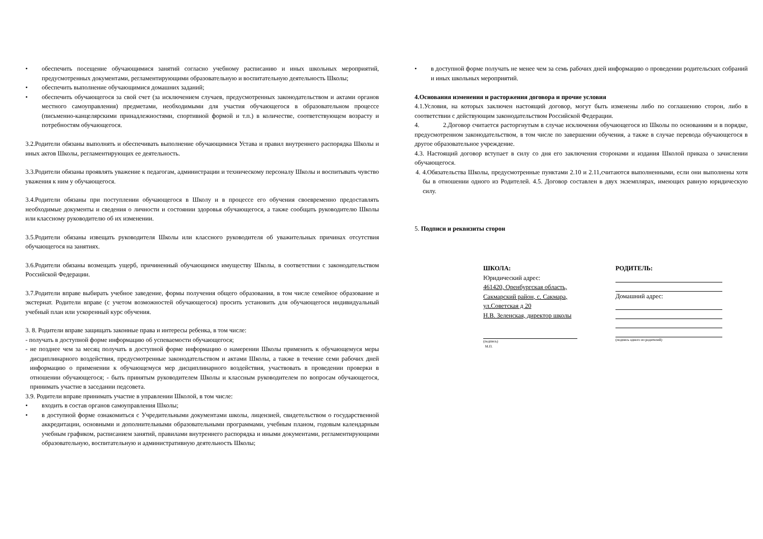• обеспечить посещение обучающимися занятий согласно учебному расписанию и иных школьных мероприятий, предусмотренных документами, регламентирующими образовательную и воспитательную деятельность Школы;
• обеспечить выполнение обучающимися домашних заданий;
• обеспечить обучающегося за свой счет (за исключением случаев, предусмотренных законодательством и актами органов местного самоуправления) предметами, необходимыми для участия обучающегося в образовательном процессе (письменно-канцелярскими принадлежностями, спортивной формой и т.п.) в количестве, соответствующем возрасту и потребностям обучающегося.
3.2.Родители обязаны выполнять и обеспечивать выполнение обучающимися Устава и правил внутреннего распорядка Школы и иных актов Школы, регламентирующих ее деятельность.
3.3.Родители обязаны проявлять уважение к педагогам, администрации и техническому персоналу Школы и воспитывать чувство уважения к ним у обучающегося.
3.4.Родители обязаны при поступлении обучающегося в Школу и в процессе его обучения своевременно предоставлять необходимые документы и сведения о личности и состоянии здоровья обучающегося, а также сообщать руководителю Школы или классному руководителю об их изменении.
3.5.Родители обязаны извещать руководителя Школы или классного руководителя об уважительных причинах отсутствия обучающегося на занятиях.
3.6.Родители обязаны возмещать ущерб, причиненный обучающимся имуществу Школы, в соответствии с законодательством Российской Федерации.
3.7.Родители вправе выбирать учебное заведение, формы получения общего образования, в том числе семейное образование и экстернат. Родители вправе (с учетом возможностей обучающегося) просить установить для обучающегося индивидуальный учебный план или ускоренный курс обучения.
3. 8. Родители вправе защищать законные права и интересы ребенка, в том числе:
- получать в доступной форме информацию об успеваемости обучающегося;
- не позднее чем за месяц получать в доступной форме информацию о намерении Школы применить к обучающемуся меры дисциплинарного воздействия, предусмотренные законодательством и актами Школы, а также в течение семи рабочих дней информацию о применении к обучающемуся мер дисциплинарного воздействия, участвовать в проведении проверки в отношении обучающегося; - быть принятым руководителем Школы и классным руководителем по вопросам обучающегося, принимать участие в заседании педсовета.
3.9. Родители вправе принимать участие в управлении Школой, в том числе:
• входить в состав органов самоуправления Школы;
• в доступной форме ознакомиться с Учредительными документами школы, лицензией, свидетельством о государственной аккредитации, основными и дополнительными образовательными программами, учебным планом, годовым календарным учебным графиком, расписанием занятий, правилами внутреннего распорядка и иными документами, регламентирующими образовательную, воспитательную и административную деятельность Школы;
• в доступной форме получать не менее чем за семь рабочих дней информацию о проведении родительских собраний и иных школьных мероприятий.
4.Основания изменения и расторжения договора и прочие условия
4.1.Условия, на которых заключен настоящий договор, могут быть изменены либо по соглашению сторон, либо в соответствии с действующим законодательством Российской Федерации.
4. 2.Договор считается расторгнутым в случае исключения обучающегося из Школы по основаниям и в порядке, предусмотренном законодательством, в том числе по завершении обучения, а также в случае перевода обучающегося в другое образовательное учреждение.
4.3. Настоящий договор вступает в силу со дня его заключения сторонами и издания Школой приказа о зачислении обучающегося.
4. 4.Обязательства Школы, предусмотренные пунктами 2.10 и 2.11,считаются выполненными, если они выполнены хотя бы в отношении одного из Родителей. 4.5. Договор составлен в двух экземплярах, имеющих равную юридическую силу.
5. Подписи и реквизиты сторон
ШКОЛА:
Юридический адрес:
461420, Оренбургская область,
Сакмарский район, с. Сакмара,
ул.Советская д 20
Н.В. Зеленская, директор школы
(подпись)
М.П.
РОДИТЕЛЬ:
Домашний адрес:
(подпись одного из родителей)